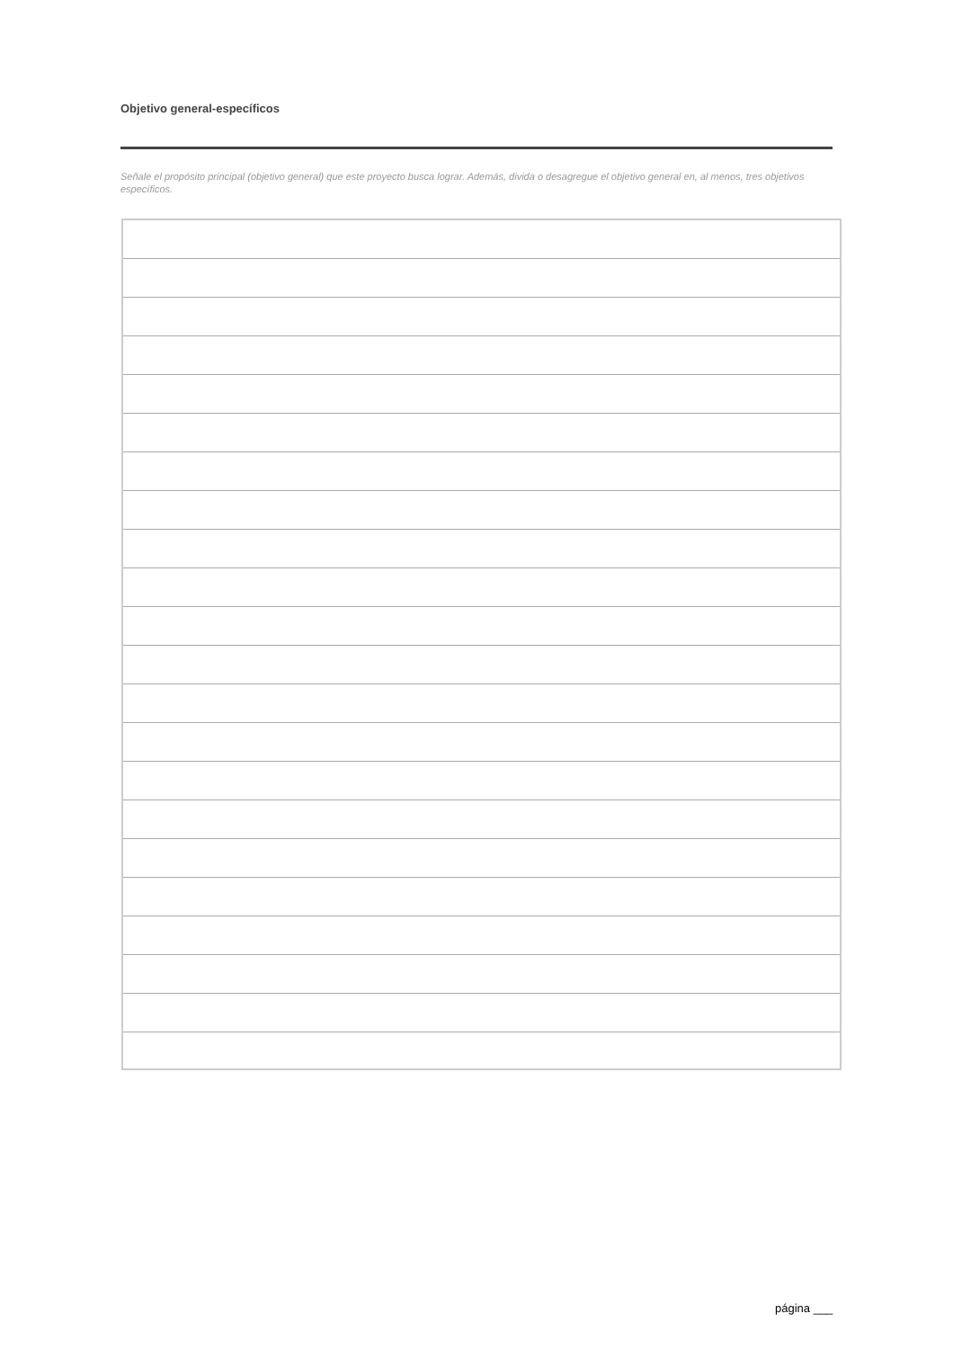Objetivo general-específicos
Señale el propósito principal (objetivo general) que este proyecto busca lograr. Además, divida o desagregue el objetivo general en, al menos, tres objetivos específicos.
página ___